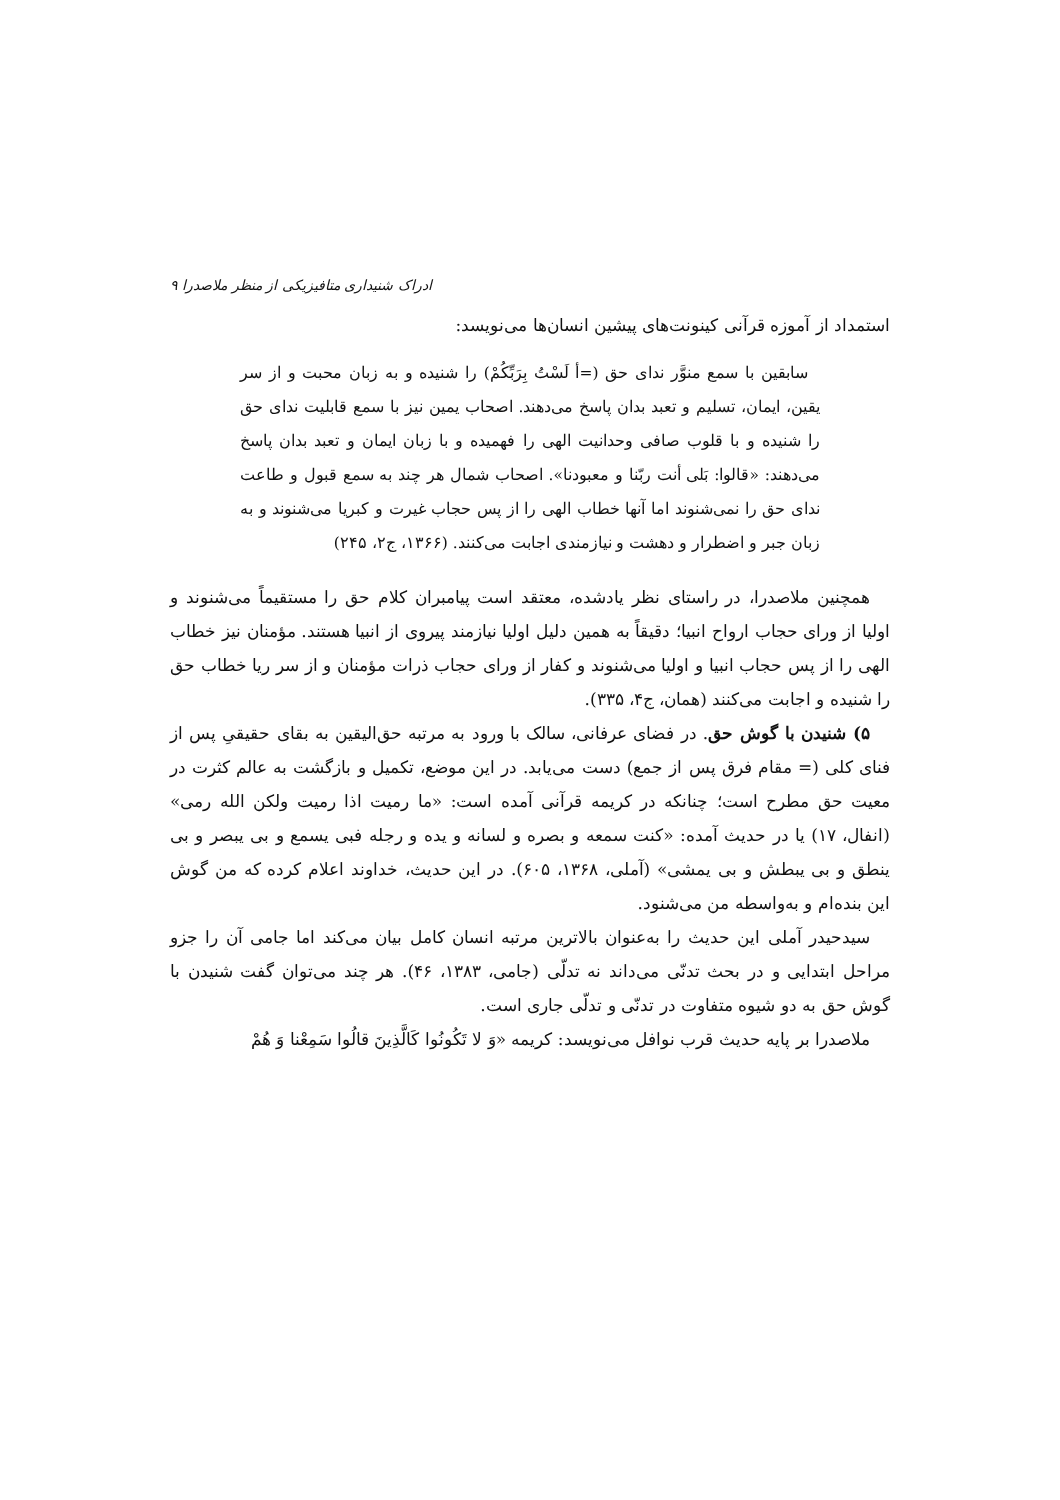ادراک شنیداری متافیزیکی از منظر ملاصدرا ۹
استمداد از آموزه قرآنی کینونت‌های پیشین انسان‌ها می‌نویسد:
سابقین با سمع منوَّر ندای حق (=أ لَسْتُ بِرَبِّکُمْ) را شنیده و به زبان محبت و از سر یقین، ایمان، تسلیم و تعبد بدان پاسخ می‌دهند. اصحاب یمین نیز با سمع قابلیت ندای حق را شنیده و با قلوب صافی وحدانیت الهی را فهمیده و با زبان ایمان و تعبد بدان پاسخ می‌دهند: «قالوا: بَلی أنت ربّنا و معبودنا». اصحاب شمال هر چند به سمع قبول و طاعت ندای حق را نمی‌شنوند اما آنها خطاب الهی را از پس حجاب غیرت و کبریا می‌شنوند و به زبان جبر و اضطرار و دهشت و نیازمندی اجابت می‌کنند. (۱۳۶۶، ج۲، ۲۴۵)
همچنین ملاصدرا، در راستای نظر یادشده، معتقد است پیامبران کلام حق را مستقیماً می‌شنوند و اولیا از ورای حجاب ارواح انبیا؛ دقیقاً به همین دلیل اولیا نیازمند پیروی از انبیا هستند. مؤمنان نیز خطاب الهی را از پس حجاب انبیا و اولیا می‌شنوند و کفار از ورای حجاب ذرات مؤمنان و از سر ریا خطاب حق را شنیده و اجابت می‌کنند (همان، ج۴، ۳۳۵).
۵) شنیدن با گوش حق. در فضای عرفانی، سالک با ورود به مرتبه حق‌الیقین به بقای حقیقیِ پس از فنای کلی (= مقام فرق پس از جمع) دست می‌یابد. در این موضع، تکمیل و بازگشت به عالم کثرت در معیت حق مطرح است؛ چنانکه در کریمه قرآنی آمده است: «ما رمیت اذا رمیت ولکن الله رمی» (انفال، ۱۷) یا در حدیث آمده: «کنت سمعه و بصره و لسانه و یده و رجله فبی یسمع و بی یبصر و بی ینطق و بی یبطش و بی یمشی» (آملی، ۱۳۶۸، ۶۰۵). در این حدیث، خداوند اعلام کرده که من گوش این بنده‌ام و به‌واسطه من می‌شنود.
سیدحیدر آملی این حدیث را به‌عنوان بالاترین مرتبه انسان کامل بیان می‌کند اما جامی آن را جزو مراحل ابتدایی و در بحث تدنّی می‌داند نه تدلّی (جامی، ۱۳۸۳، ۴۶). هر چند می‌توان گفت شنیدن با گوش حق به دو شیوه متفاوت در تدنّی و تدلّی جاری است.
ملاصدرا بر پایه حدیث قرب نوافل می‌نویسد: کریمه «وَ لا تَکُونُوا کَالَّذِینَ قالُوا سَمِعْنا وَ هُمْ